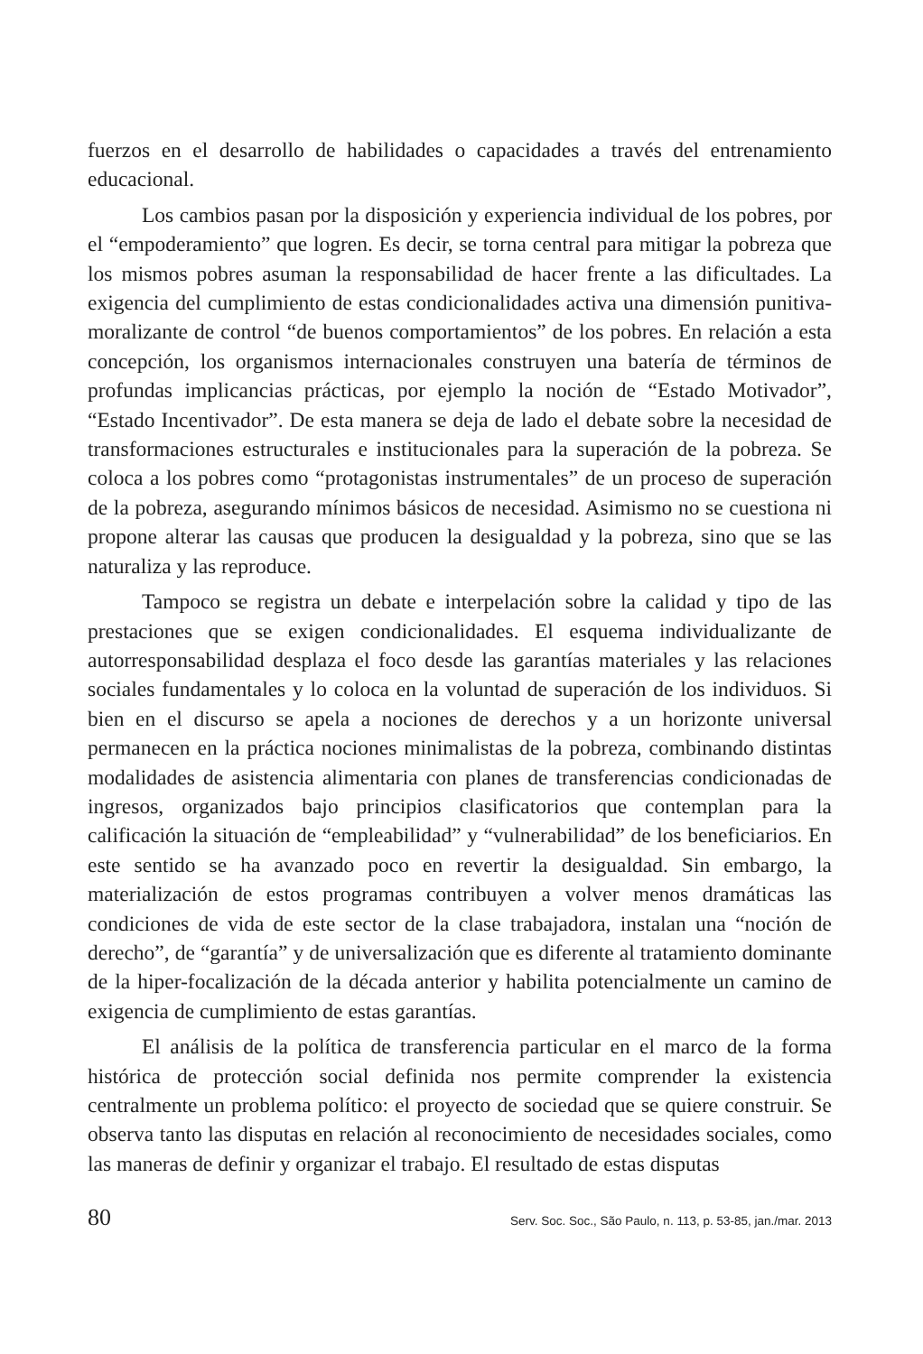fuerzos en el desarrollo de habilidades o capacidades a través del entrenamiento educacional.
Los cambios pasan por la disposición y experiencia individual de los pobres, por el “empoderamiento” que logren. Es decir, se torna central para mitigar la pobreza que los mismos pobres asuman la responsabilidad de hacer frente a las dificultades. La exigencia del cumplimiento de estas condicionalidades activa una dimensión punitiva-moralizante de control “de buenos comportamientos” de los pobres. En relación a esta concepción, los organismos internacionales construyen una batería de términos de profundas implicancias prácticas, por ejemplo la noción de “Estado Motivador”, “Estado Incentivador”. De esta manera se deja de lado el debate sobre la necesidad de transformaciones estructurales e institucionales para la superación de la pobreza. Se coloca a los pobres como “protagonistas instrumentales” de un proceso de superación de la pobreza, asegurando mínimos básicos de necesidad. Asimismo no se cuestiona ni propone alterar las causas que producen la desigualdad y la pobreza, sino que se las naturaliza y las reproduce.
Tampoco se registra un debate e interpelación sobre la calidad y tipo de las prestaciones que se exigen condicionalidades. El esquema individualizante de autorresponsabilidad desplaza el foco desde las garantías materiales y las relaciones sociales fundamentales y lo coloca en la voluntad de superación de los individuos. Si bien en el discurso se apela a nociones de derechos y a un horizonte universal permanecen en la práctica nociones minimalistas de la pobreza, combinando distintas modalidades de asistencia alimentaria con planes de transferencias condicionadas de ingresos, organizados bajo principios clasificatorios que contemplan para la calificación la situación de “empleabilidad” y “vulnerabilidad” de los beneficiarios. En este sentido se ha avanzado poco en revertir la desigualdad. Sin embargo, la materialización de estos programas contribuyen a volver menos dramáticas las condiciones de vida de este sector de la clase trabajadora, instalan una “noción de derecho”, de “garantía” y de universalización que es diferente al tratamiento dominante de la hiper-focalización de la década anterior y habilita potencialmente un camino de exigencia de cumplimiento de estas garantías.
El análisis de la política de transferencia particular en el marco de la forma histórica de protección social definida nos permite comprender la existencia centralmente un problema político: el proyecto de sociedad que se quiere construir. Se observa tanto las disputas en relación al reconocimiento de necesidades sociales, como las maneras de definir y organizar el trabajo. El resultado de estas disputas
80 Serv. Soc. Soc., São Paulo, n. 113, p. 53-85, jan./mar. 2013